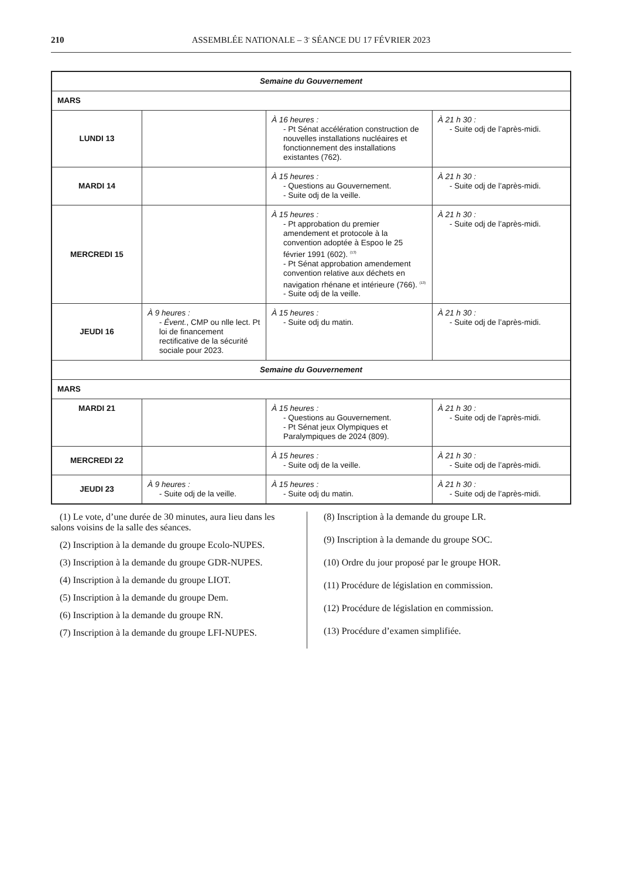210 ASSEMBLÉE NATIONALE – 3<sup>e</sup> SÉANCE DU 17 FÉVRIER 2023
| Semaine du Gouvernement | | | |
| MARS | | | |
| LUNDI 13 | | À 16 heures : - Pt Sénat accélération construction de nouvelles installations nucléaires et fonctionnement des installations existantes (762). | À 21 h 30 : - Suite odj de l’après-midi. |
| MARDI 14 | | À 15 heures : - Questions au Gouvernement. - Suite odj de la veille. | À 21 h 30 : - Suite odj de l’après-midi. |
| MERCREDI 15 | | À 15 heures : - Pt approbation du premier amendement et protocole à la convention adoptée à Espoo le 25 février 1991 (602). <sup>(13)</sup> - Pt Sénat approbation amendement convention relative aux déchets en navigation rhénane et intérieure (766). <sup>(13)</sup> - Suite odj de la veille. | À 21 h 30 : - Suite odj de l’après-midi. |
| JEUDI 16 | À 9 heures : - Évent. , CMP ou nlle lect. Pt loi de financement rectificative de la sécurité sociale pour 2023. | À 15 heures : - Suite odj du matin. | À 21 h 30 : - Suite odj de l’après-midi. |
| Semaine du Gouvernement | | | |
| MARS | | | |
| MARDI 21 | | À 15 heures : - Questions au Gouvernement. - Pt Sénat jeux Olympiques et Paralympiques de 2024 (809). | À 21 h 30 : - Suite odj de l’après-midi. |
| MERCREDI 22 | | À 15 heures : - Suite odj de la veille. | À 21 h 30 : - Suite odj de l’après-midi. |
| JEUDI 23 | À 9 heures : - Suite odj de la veille. | À 15 heures : - Suite odj du matin. | À 21 h 30 : - Suite odj de l’après-midi. |
(1) Le vote, d’une durée de 30 minutes, aura lieu dans les salons voisins de la salle des séances.
(2) Inscription à la demande du groupe Ecolo-NUPES.
(3) Inscription à la demande du groupe GDR-NUPES.
(4) Inscription à la demande du groupe LIOT.
(5) Inscription à la demande du groupe Dem.
(6) Inscription à la demande du groupe RN.
(7) Inscription à la demande du groupe LFI-NUPES.
(8) Inscription à la demande du groupe LR.
(9) Inscription à la demande du groupe SOC.
(10) Ordre du jour proposé par le groupe HOR.
(11) Procédure de législation en commission.
(12) Procédure de législation en commission.
(13) Procédure d’examen simplifiée.